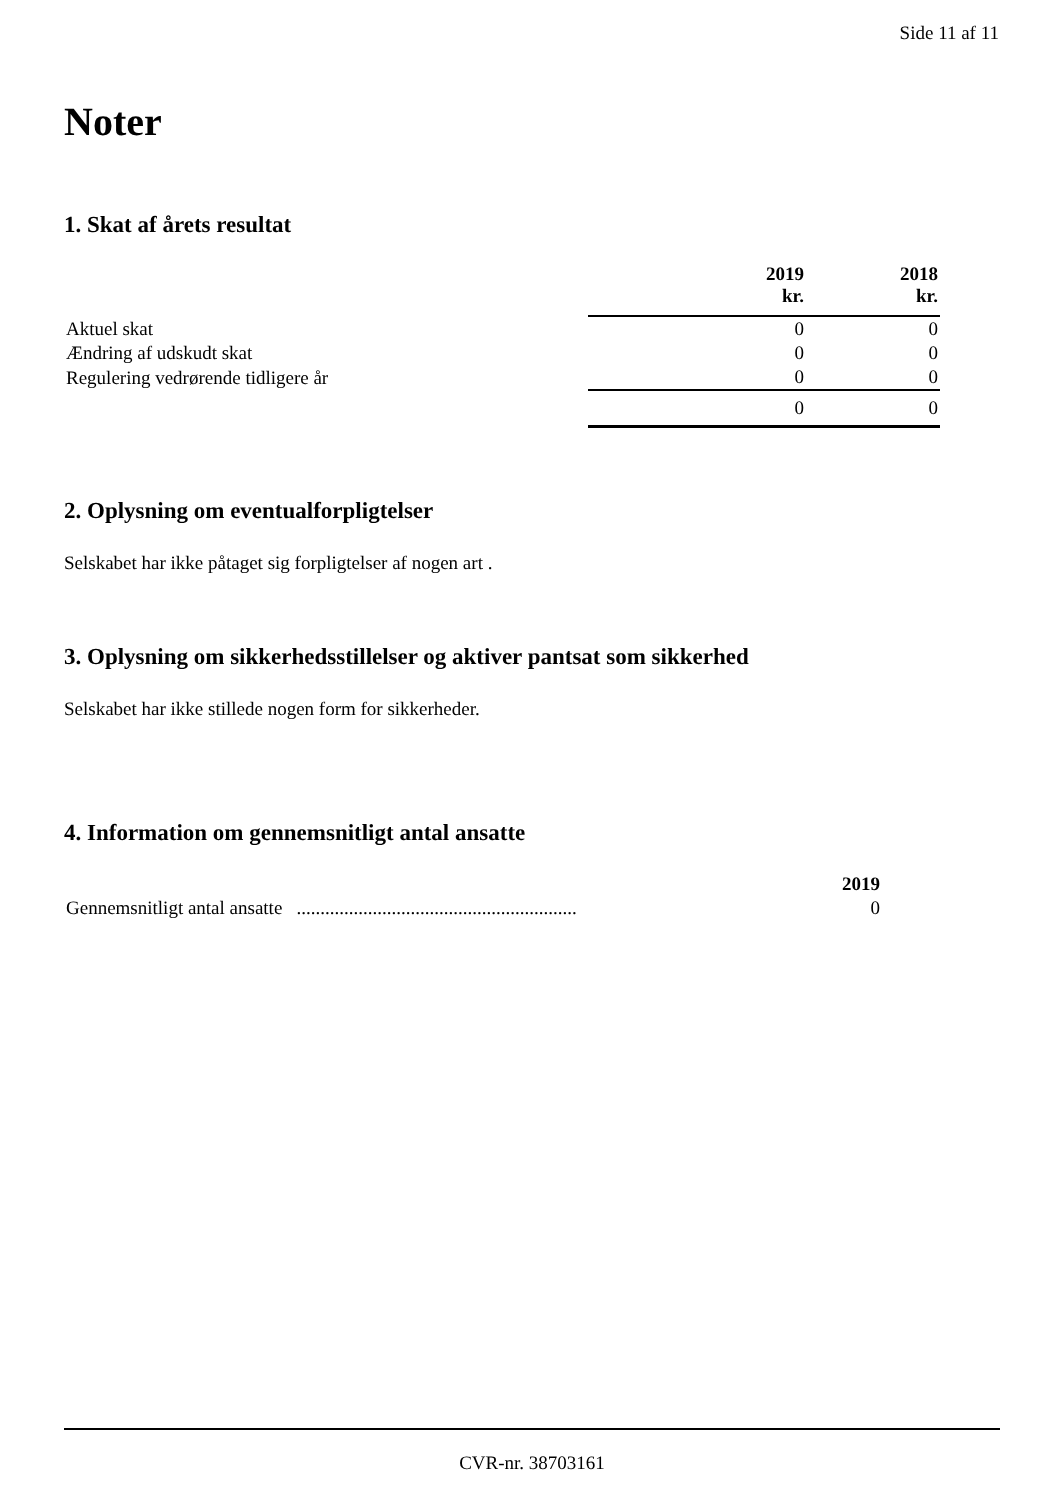Side 11 af 11
Noter
1. Skat af årets resultat
| | 2019 kr. | 2018 kr. |
| --- | --- | --- |
| Aktuel skat | 0 | 0 |
| Ændring af udskudt skat | 0 | 0 |
| Regulering vedrørende tidligere år | 0 | 0 |
| | 0 | 0 |
2. Oplysning om eventualforpligtelser
Selskabet har ikke påtaget sig forpligtelser af nogen art .
3. Oplysning om sikkerhedsstillelser og aktiver pantsat som sikkerhed
Selskabet har ikke stillede nogen form for sikkerheder.
4. Information om gennemsnitligt antal ansatte
| | 2019 |
| --- | --- |
| Gennemsnitligt antal ansatte ........................................................... | 0 |
CVR-nr. 38703161